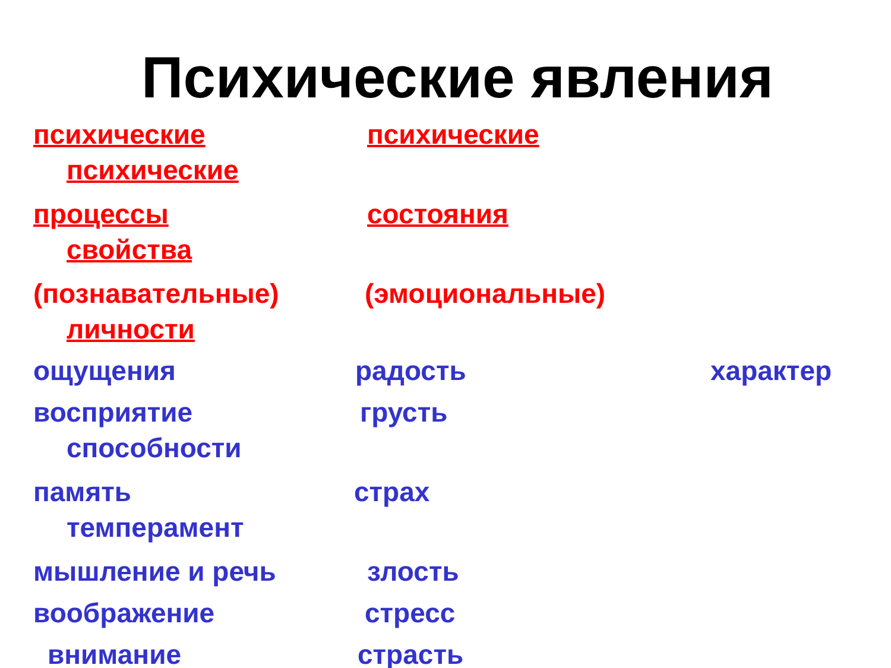Психические явления
психические психические
психические
процессы состояния
свойства
(познавательные) (эмоциональные)
личности
ощущения радость характер
восприятие грусть
способности
память страх
темперамент
мышление и речь злость
воображение стресс
внимание страсть